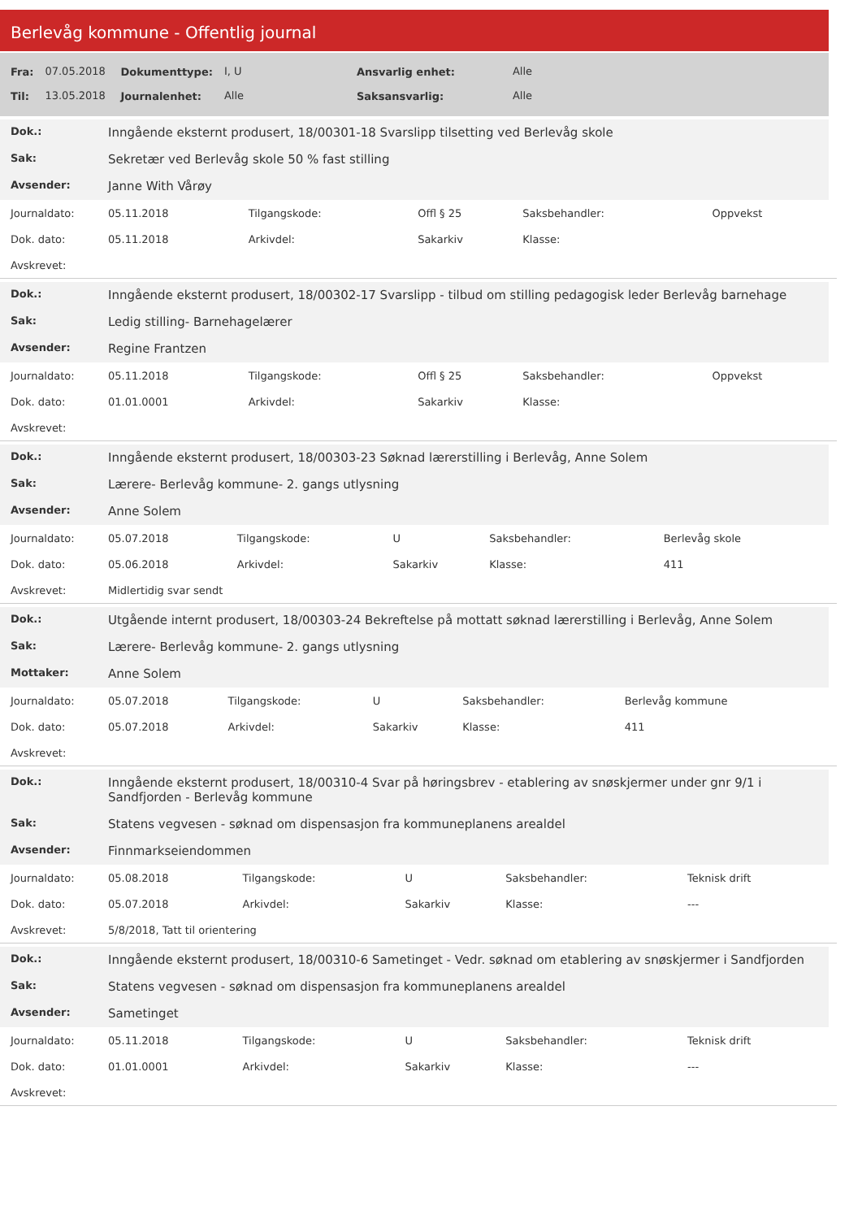Berlevåg kommune - Offentlig journal
| Fra: | 07.05.2018 | Dokumenttype: | I, U | Ansvarlig enhet: | Alle |
| Til: | 13.05.2018 | Journalenhet: | Alle | Saksansvarlig: | Alle |
| Dok.: | Inngående eksternt produsert, 18/00301-18 Svarslipp tilsetting ved Berlevåg skole |
| Sak: | Sekretær ved Berlevåg skole 50 % fast stilling |
| Avsender: | Janne With Vårøy |
| Journaldato: | 05.11.2018 | Tilgangskode: | Offl § 25 | Saksbehandler: | Oppvekst |
| Dok. dato: | 05.11.2018 | Arkivdel: | Sakarkiv | Klasse: | |
| Avskrevet: | | | | | |
| Dok.: | Inngående eksternt produsert, 18/00302-17 Svarslipp - tilbud om stilling pedagogisk leder Berlevåg barnehage |
| Sak: | Ledig stilling- Barnehagelærer |
| Avsender: | Regine Frantzen |
| Journaldato: | 05.11.2018 | Tilgangskode: | Offl § 25 | Saksbehandler: | Oppvekst |
| Dok. dato: | 01.01.0001 | Arkivdel: | Sakarkiv | Klasse: | |
| Avskrevet: | | | | | |
| Dok.: | Inngående eksternt produsert, 18/00303-23 Søknad lærerstilling i Berlevåg, Anne Solem |
| Sak: | Lærere- Berlevåg kommune- 2. gangs utlysning |
| Avsender: | Anne Solem |
| Journaldato: | 05.07.2018 | Tilgangskode: | U | Saksbehandler: | Berlevåg skole |
| Dok. dato: | 05.06.2018 | Arkivdel: | Sakarkiv | Klasse: | 411 |
| Avskrevet: | Midlertidig svar sendt | | | | |
| Dok.: | Utgående internt produsert, 18/00303-24 Bekreftelse på mottatt søknad lærerstilling i Berlevåg, Anne Solem |
| Sak: | Lærere- Berlevåg kommune- 2. gangs utlysning |
| Mottaker: | Anne Solem |
| Journaldato: | 05.07.2018 | Tilgangskode: | U | Saksbehandler: | Berlevåg kommune |
| Dok. dato: | 05.07.2018 | Arkivdel: | Sakarkiv | Klasse: | 411 |
| Avskrevet: | | | | | |
| Dok.: | Inngående eksternt produsert, 18/00310-4 Svar på høringsbrev - etablering av snøskjermer under gnr 9/1 i Sandfjorden - Berlevåg kommune |
| Sak: | Statens vegvesen - søknad om dispensasjon fra kommuneplanens arealdel |
| Avsender: | Finnmarkseiendommen |
| Journaldato: | 05.08.2018 | Tilgangskode: | U | Saksbehandler: | Teknisk drift |
| Dok. dato: | 05.07.2018 | Arkivdel: | Sakarkiv | Klasse: | --- |
| Avskrevet: | 5/8/2018, Tatt til orientering | | | | |
| Dok.: | Inngående eksternt produsert, 18/00310-6 Sametinget - Vedr. søknad om etablering av snøskjermer i Sandfjorden |
| Sak: | Statens vegvesen - søknad om dispensasjon fra kommuneplanens arealdel |
| Avsender: | Sametinget |
| Journaldato: | 05.11.2018 | Tilgangskode: | U | Saksbehandler: | Teknisk drift |
| Dok. dato: | 01.01.0001 | Arkivdel: | Sakarkiv | Klasse: | --- |
| Avskrevet: | | | | | |